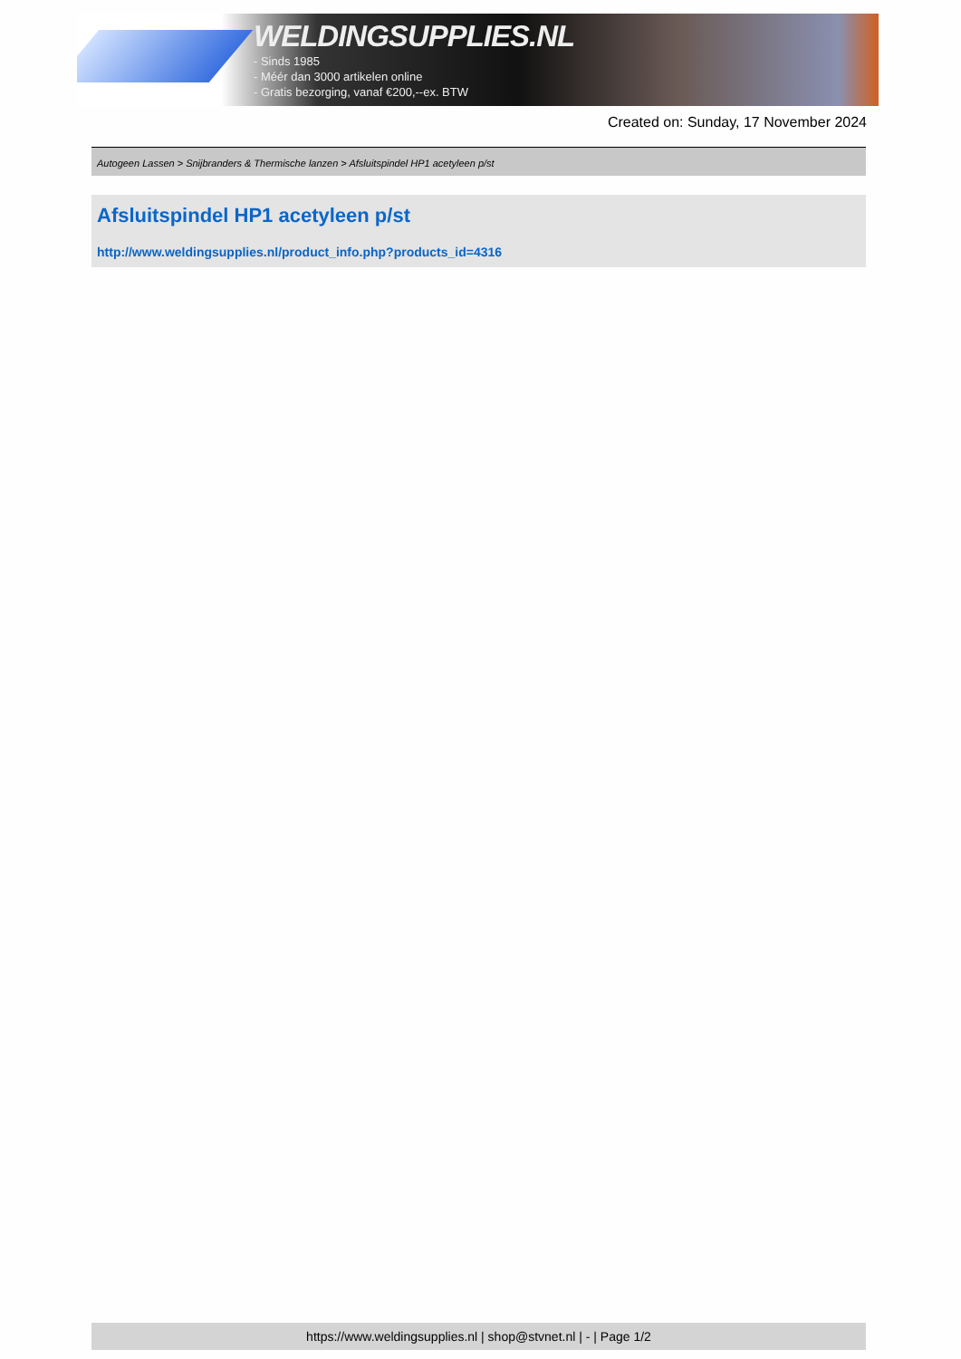WELDINGSUPPLIES.NL
- Sinds 1985
- Méér dan 3000 artikelen online
- Gratis bezorging, vanaf €200,--ex. BTW
Created on: Sunday, 17 November 2024
Autogeen Lassen > Snijbranders & Thermische lanzen > Afsluitspindel HP1 acetyleen p/st
Afsluitspindel HP1 acetyleen p/st
http://www.weldingsupplies.nl/product_info.php?products_id=4316
https://www.weldingsupplies.nl | shop@stvnet.nl | - | Page 1/2